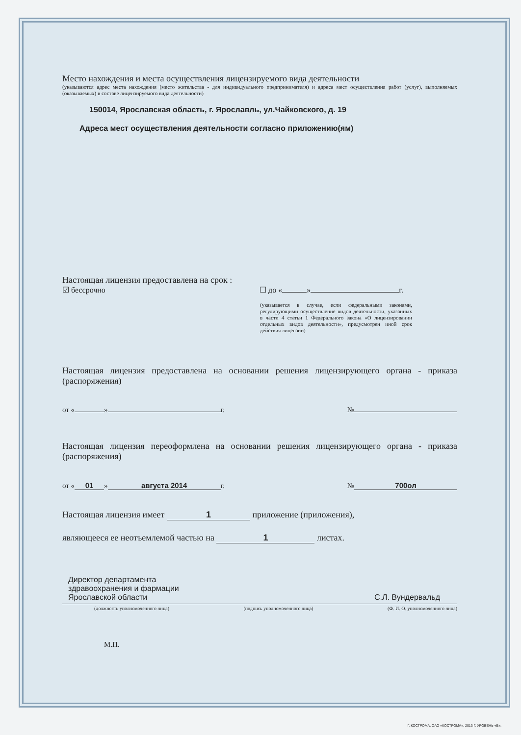Место нахождения и места осуществления лицензируемого вида деятельности
(указываются адрес места нахождения (место жительства - для индивидуального предпринимателя) и адреса мест осуществления работ (услуг), выполняемых (оказываемых) в составе лицензируемого вида деятельности)
150014, Ярославская область, г. Ярославль, ул.Чайковского, д. 19
Адреса мест осуществления деятельности согласно приложению(ям)
Настоящая лицензия предоставлена на срок :
☑ бессрочно ☐ до « » г.
(указывается в случае, если федеральными законами, регулирующими осуществление видов деятельности, указанных в части 4 статьи 1 Федерального закона «О лицензировании отдельных видов деятельности», предусмотрен иной срок действия лицензии)
Настоящая лицензия предоставлена на основании решения лицензирующего органа - приказа (распоряжения)
от « » г. №
Настоящая лицензия переоформлена на основании решения лицензирующего органа - приказа (распоряжения)
от « 01 » августа 2014 г. № 700ол
Настоящая лицензия имеет 1 приложение (приложения),
являющееся ее неотъемлемой частью на 1 листах.
Директор департамента
здравоохранения и фармации
Ярославской области
С.Л. Вундервальд
(должность уполномоченного лица) (подпись уполномоченного лица) (Ф. И. О. уполномоченного лица)
М.П.
Г. КОСТРОМА. ОАО «КОСТРОМА». 2013 Г. УРОВЕНЬ «Б».